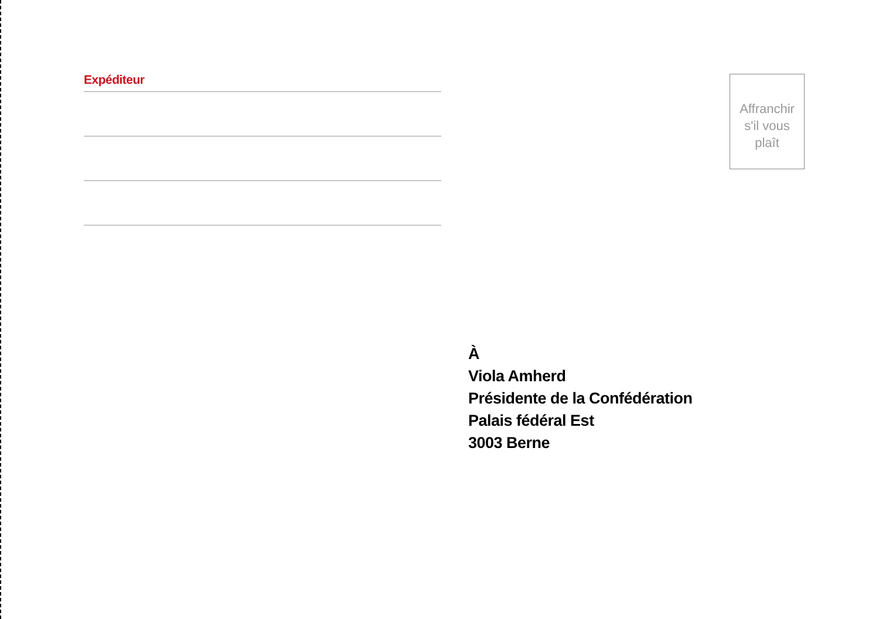Expéditeur
Affranchir
s'il vous
plaît
À
Viola Amherd
Présidente de la Confédération
Palais fédéral Est
3003 Berne